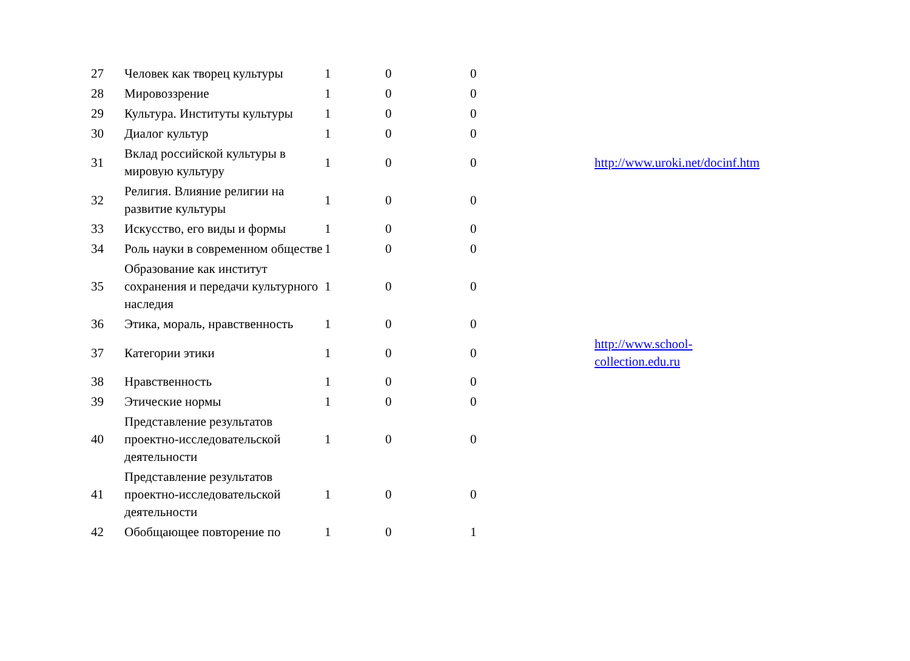| 27 | Человек как творец культуры | 1 | 0 | 0 | | |
| 28 | Мировоззрение | 1 | 0 | 0 | | |
| 29 | Культура. Институты культуры | 1 | 0 | 0 | | |
| 30 | Диалог культур | 1 | 0 | 0 | | |
| 31 | Вклад российской культуры в мировую культуру | 1 | 0 | 0 | | http://www.uroki.net/docinf.htm |
| 32 | Религия. Влияние религии на развитие культуры | 1 | 0 | 0 | | |
| 33 | Искусство, его виды и формы | 1 | 0 | 0 | | |
| 34 | Роль науки в современном обществе | 1 | 0 | 0 | | |
| 35 | Образование как институт сохранения и передачи культурного наследия | 1 | 0 | 0 | | |
| 36 | Этика, мораль, нравственность | 1 | 0 | 0 | | |
| 37 | Категории этики | 1 | 0 | 0 | | http://www.school- collection.edu.ru |
| 38 | Нравственность | 1 | 0 | 0 | | |
| 39 | Этические нормы | 1 | 0 | 0 | | |
| 40 | Представление результатов проектно-исследовательской деятельности | 1 | 0 | 0 | | |
| 41 | Представление результатов проектно-исследовательской деятельности | 1 | 0 | 0 | | |
| 42 | Обобщающее повторение по | 1 | 0 | 1 | | |